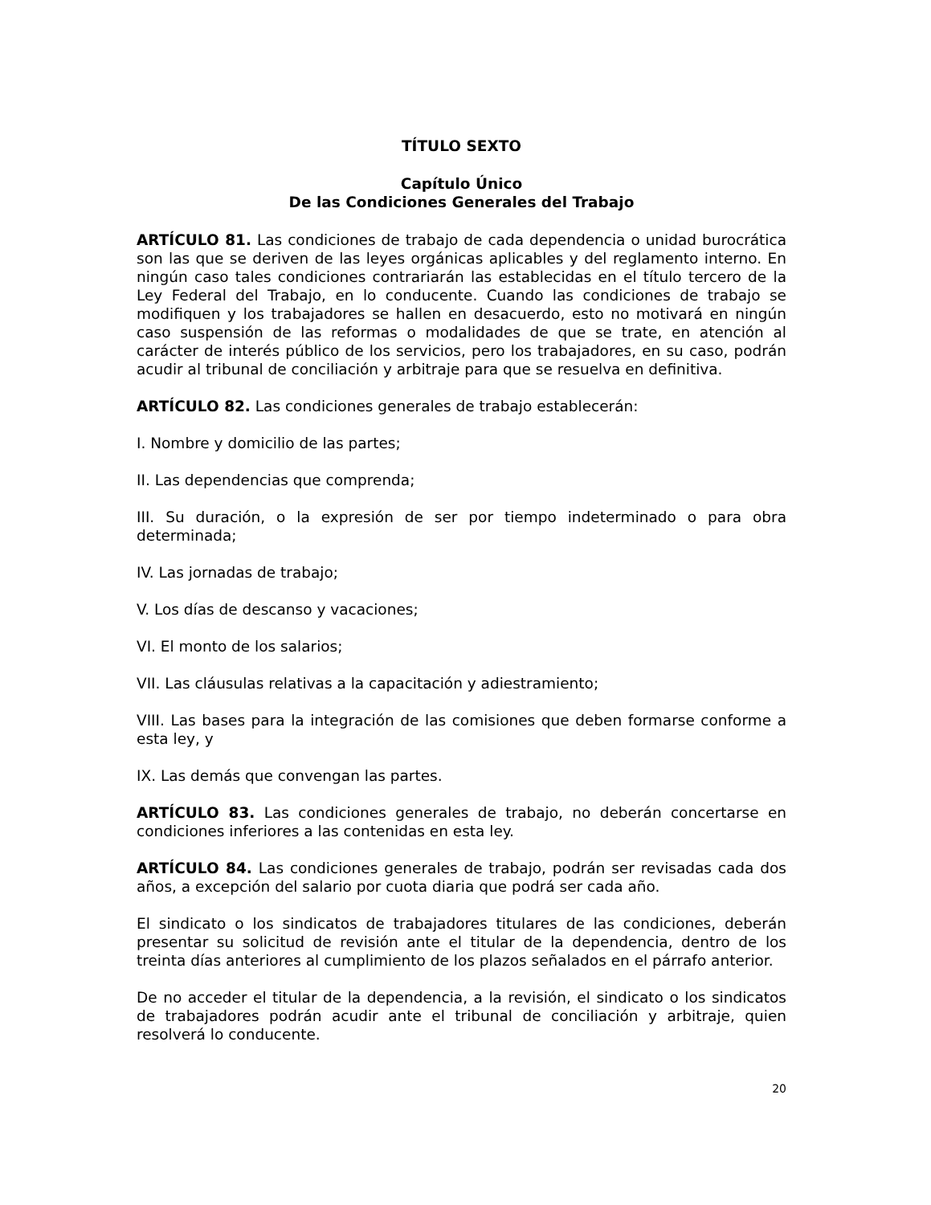TÍTULO SEXTO
Capítulo Único
De las Condiciones Generales del Trabajo
ARTÍCULO 81. Las condiciones de trabajo de cada dependencia o unidad burocrática son las que se deriven de las leyes orgánicas aplicables y del reglamento interno. En ningún caso tales condiciones contrariarán las establecidas en el título tercero de la Ley Federal del Trabajo, en lo conducente. Cuando las condiciones de trabajo se modifiquen y los trabajadores se hallen en desacuerdo, esto no motivará en ningún caso suspensión de las reformas o modalidades de que se trate, en atención al carácter de interés público de los servicios, pero los trabajadores, en su caso, podrán acudir al tribunal de conciliación y arbitraje para que se resuelva en definitiva.
ARTÍCULO 82. Las condiciones generales de trabajo establecerán:
I. Nombre y domicilio de las partes;
II. Las dependencias que comprenda;
III. Su duración, o la expresión de ser por tiempo indeterminado o para obra determinada;
IV. Las jornadas de trabajo;
V. Los días de descanso y vacaciones;
VI. El monto de los salarios;
VII. Las cláusulas relativas a la capacitación y adiestramiento;
VIII. Las bases para la integración de las comisiones que deben formarse conforme a esta ley, y
IX. Las demás que convengan las partes.
ARTÍCULO 83. Las condiciones generales de trabajo, no deberán concertarse en condiciones inferiores a las contenidas en esta ley.
ARTÍCULO 84. Las condiciones generales de trabajo, podrán ser revisadas cada dos años, a excepción del salario por cuota diaria que podrá ser cada año.
El sindicato o los sindicatos de trabajadores titulares de las condiciones, deberán presentar su solicitud de revisión ante el titular de la dependencia, dentro de los treinta días anteriores al cumplimiento de los plazos señalados en el párrafo anterior.
De no acceder el titular de la dependencia, a la revisión, el sindicato o los sindicatos de trabajadores podrán acudir ante el tribunal de conciliación y arbitraje, quien resolverá lo conducente.
20